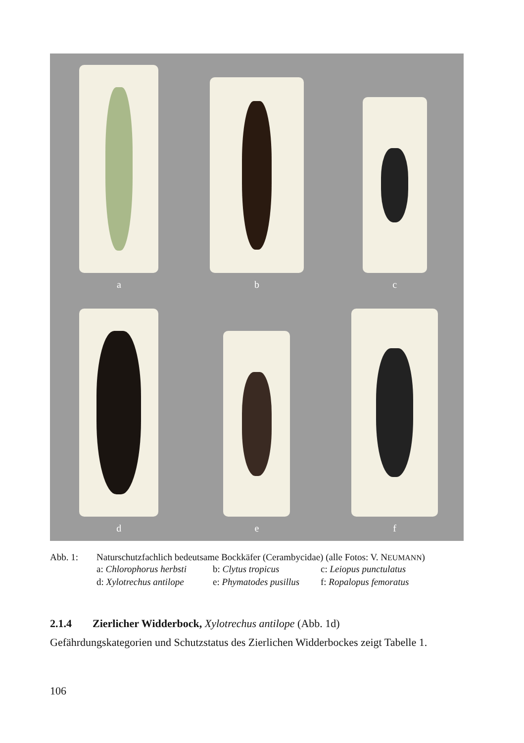a
b
c
d
e
f
Abb. 1: Naturschutzfachlich bedeutsame Bockkäfer (Cerambycidae) (alle Fotos: V. NEUMANN)
a: Chlorophorus herbsti b: Clytus tropicus c: Leiopus punctulatus d: Xylotrechus antilope e: Phymatodes pusillus f: Ropalopus femoratus
2.1.4 Zierlicher Widderbock, Xylotrechus antilope (Abb. 1d)
Gefährdungskategorien und Schutzstatus des Zierlichen Widderbockes zeigt Tabelle 1.
106